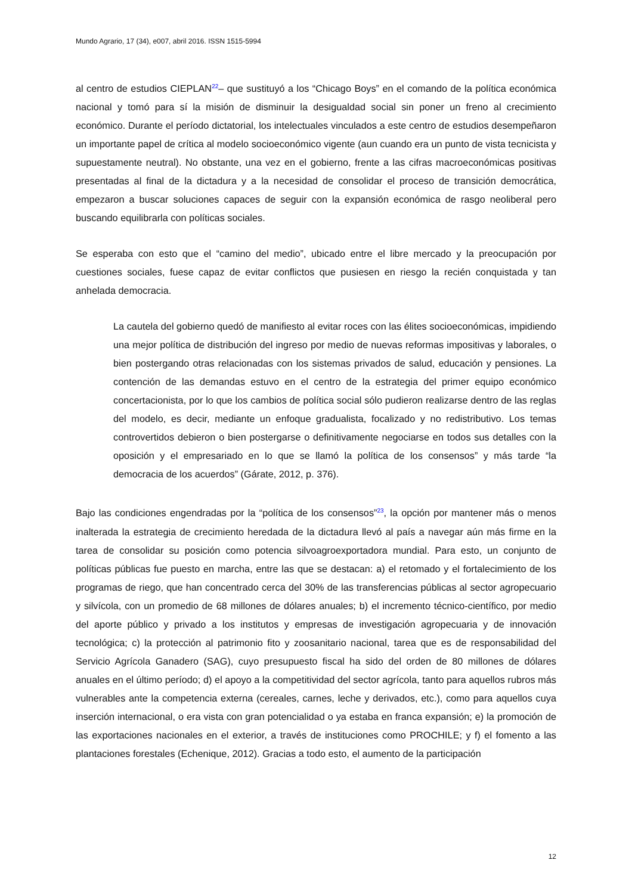Mundo Agrario, 17 (34), e007, abril 2016. ISSN 1515-5994
al centro de estudios CIEPLAN<sup>22</sup>– que sustituyó a los “Chicago Boys” en el comando de la política económica nacional y tomó para sí la misión de disminuir la desigualdad social sin poner un freno al crecimiento económico. Durante el período dictatorial, los intelectuales vinculados a este centro de estudios desempeñaron un importante papel de crítica al modelo socioeconómico vigente (aun cuando era un punto de vista tecnicista y supuestamente neutral). No obstante, una vez en el gobierno, frente a las cifras macroeconómicas positivas presentadas al final de la dictadura y a la necesidad de consolidar el proceso de transición democrática, empezaron a buscar soluciones capaces de seguir con la expansión económica de rasgo neoliberal pero buscando equilibrarla con políticas sociales.
Se esperaba con esto que el “camino del medio”, ubicado entre el libre mercado y la preocupación por cuestiones sociales, fuese capaz de evitar conflictos que pusiesen en riesgo la recién conquistada y tan anhelada democracia.
La cautela del gobierno quedó de manifiesto al evitar roces con las élites socioeconómicas, impidiendo una mejor política de distribución del ingreso por medio de nuevas reformas impositivas y laborales, o bien postergando otras relacionadas con los sistemas privados de salud, educación y pensiones. La contención de las demandas estuvo en el centro de la estrategia del primer equipo económico concertacionista, por lo que los cambios de política social sólo pudieron realizarse dentro de las reglas del modelo, es decir, mediante un enfoque gradualista, focalizado y no redistributivo. Los temas controvertidos debieron o bien postergarse o definitivamente negociarse en todos sus detalles con la oposición y el empresariado en lo que se llamó la política de los consensos” y más tarde “la democracia de los acuerdos” (Gárate, 2012, p. 376).
Bajo las condiciones engendradas por la “política de los consensos”<sup>23</sup>, la opción por mantener más o menos inalterada la estrategia de crecimiento heredada de la dictadura llevó al país a navegar aún más firme en la tarea de consolidar su posición como potencia silvoagroexportadora mundial. Para esto, un conjunto de políticas públicas fue puesto en marcha, entre las que se destacan: a) el retomado y el fortalecimiento de los programas de riego, que han concentrado cerca del 30% de las transferencias públicas al sector agropecuario y silvícola, con un promedio de 68 millones de dólares anuales; b) el incremento técnico-científico, por medio del aporte público y privado a los institutos y empresas de investigación agropecuaria y de innovación tecnológica; c) la protección al patrimonio fito y zoosanitario nacional, tarea que es de responsabilidad del Servicio Agrícola Ganadero (SAG), cuyo presupuesto fiscal ha sido del orden de 80 millones de dólares anuales en el último período; d) el apoyo a la competitividad del sector agrícola, tanto para aquellos rubros más vulnerables ante la competencia externa (cereales, carnes, leche y derivados, etc.), como para aquellos cuya inserción internacional, o era vista con gran potencialidad o ya estaba en franca expansión; e) la promoción de las exportaciones nacionales en el exterior, a través de instituciones como PROCHILE; y f) el fomento a las plantaciones forestales (Echenique, 2012). Gracias a todo esto, el aumento de la participación
12